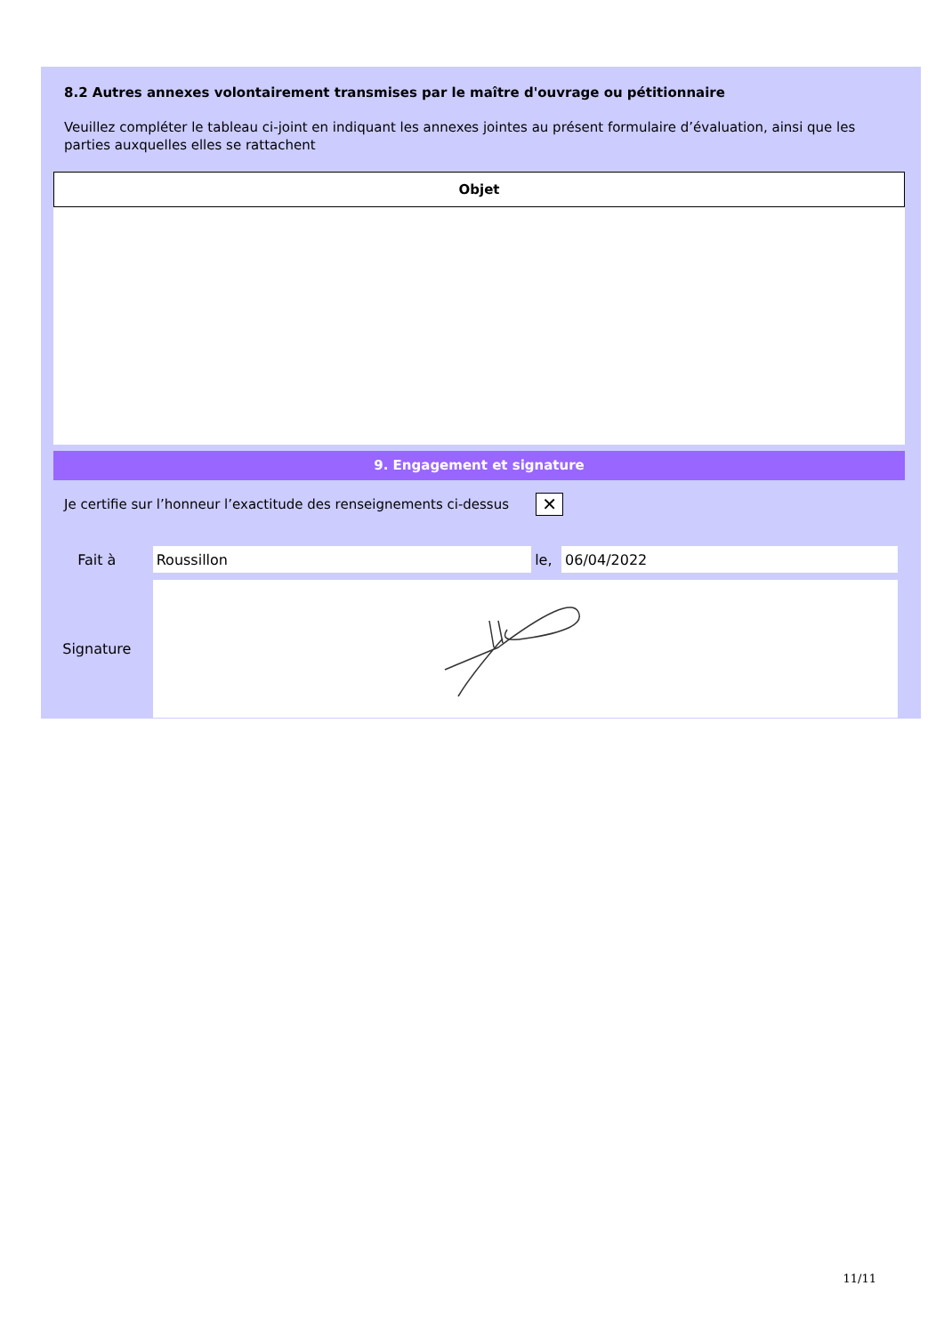8.2 Autres annexes volontairement transmises par le maître d'ouvrage ou pétitionnaire
Veuillez compléter le tableau ci-joint en indiquant les annexes jointes au présent formulaire d’évaluation, ainsi que les parties auxquelles elles se rattachent
| Objet |
| --- |
9. Engagement et signature
Je certifie sur l’honneur l’exactitude des renseignements ci-dessus ✕
| Fait à | Roussillon | le, | 06/04/2022 |
| Signature | | | |
11/11